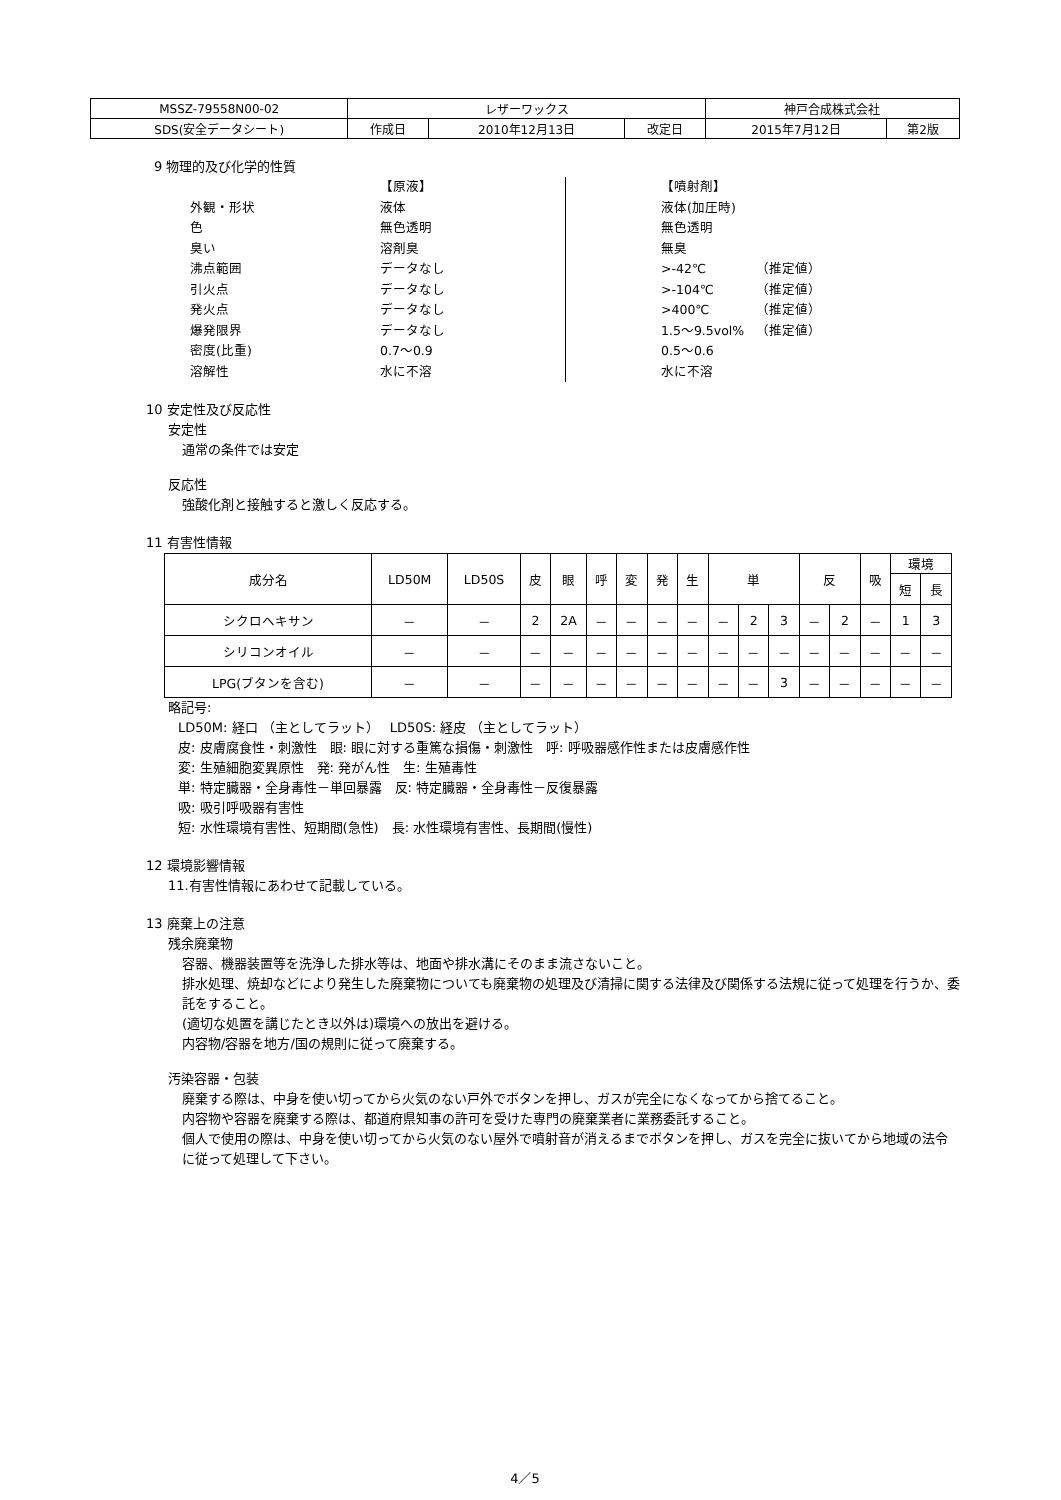| MSSZ-79558N00-02 | レザーワックス | | | 神戸合成株式会社 | |
| SDS(安全データシート) | 作成日 | 2010年12月13日 | 改定日 | 2015年7月12日 | 第2版 |
9 物理的及び化学的性質
外観・形状
色
臭い
沸点範囲
引火点
発火点
爆発限界
密度(比重)
溶解性
【原液】
液体
無色透明
溶剤臭
データなし
データなし
データなし
データなし
0.7～0.9
水に不溶
【噴射剤】
液体(加圧時)
無色透明
無臭
>-42℃
>-104℃
>400℃
1.5～9.5vol%
0.5～0.6
水に不溶
（推定値）
（推定値）
（推定値）
（推定値）
10 安定性及び反応性
安定性
通常の条件では安定
反応性
強酸化剤と接触すると激しく反応する。
11 有害性情報
| 成分名 | LD50M | LD50S | 皮 | 眼 | 呼 | 変 | 発 | 生 | 単 | | | 反 | | 吸 | 環境 | |
| | | | | | | | | | | | | | | | 短 | 長 |
| シクロヘキサン | － | － | 2 | 2A | － | － | － | － | － | 2 | 3 | － | 2 | － | 1 | 3 |
| シリコンオイル | － | － | － | － | － | － | － | － | － | － | － | － | － | － | － | － |
| LPG(ブタンを含む) | － | － | － | － | － | － | － | － | － | － | 3 | － | － | － | － | － |
略記号:
LD50M: 経口 （主としてラット）　 LD50S: 経皮 （主としてラット）
皮: 皮膚腐食性・刺激性　眼: 眼に対する重篤な損傷・刺激性　呼: 呼吸器感作性または皮膚感作性
変: 生殖細胞変異原性　発: 発がん性　生: 生殖毒性
単: 特定臓器・全身毒性－単回暴露　反: 特定臓器・全身毒性－反復暴露
吸: 吸引呼吸器有害性
短: 水性環境有害性、短期間(急性)　長: 水性環境有害性、長期間(慢性)
12 環境影響情報
11.有害性情報にあわせて記載している。
13 廃棄上の注意
残余廃棄物
容器、機器装置等を洗浄した排水等は、地面や排水溝にそのまま流さないこと。
排水処理、焼却などにより発生した廃棄物についても廃棄物の処理及び清掃に関する法律及び関係する法規に従って処理を行うか、委託をすること。
(適切な処置を講じたとき以外は)環境への放出を避ける。
内容物/容器を地方/国の規則に従って廃棄する。
汚染容器・包装
廃棄する際は、中身を使い切ってから火気のない戸外でボタンを押し、ガスが完全になくなってから捨てること。
内容物や容器を廃棄する際は、都道府県知事の許可を受けた専門の廃棄業者に業務委託すること。
個人で使用の際は、中身を使い切ってから火気のない屋外で噴射音が消えるまでボタンを押し、ガスを完全に抜いてから地域の法令に従って処理して下さい。
4／5